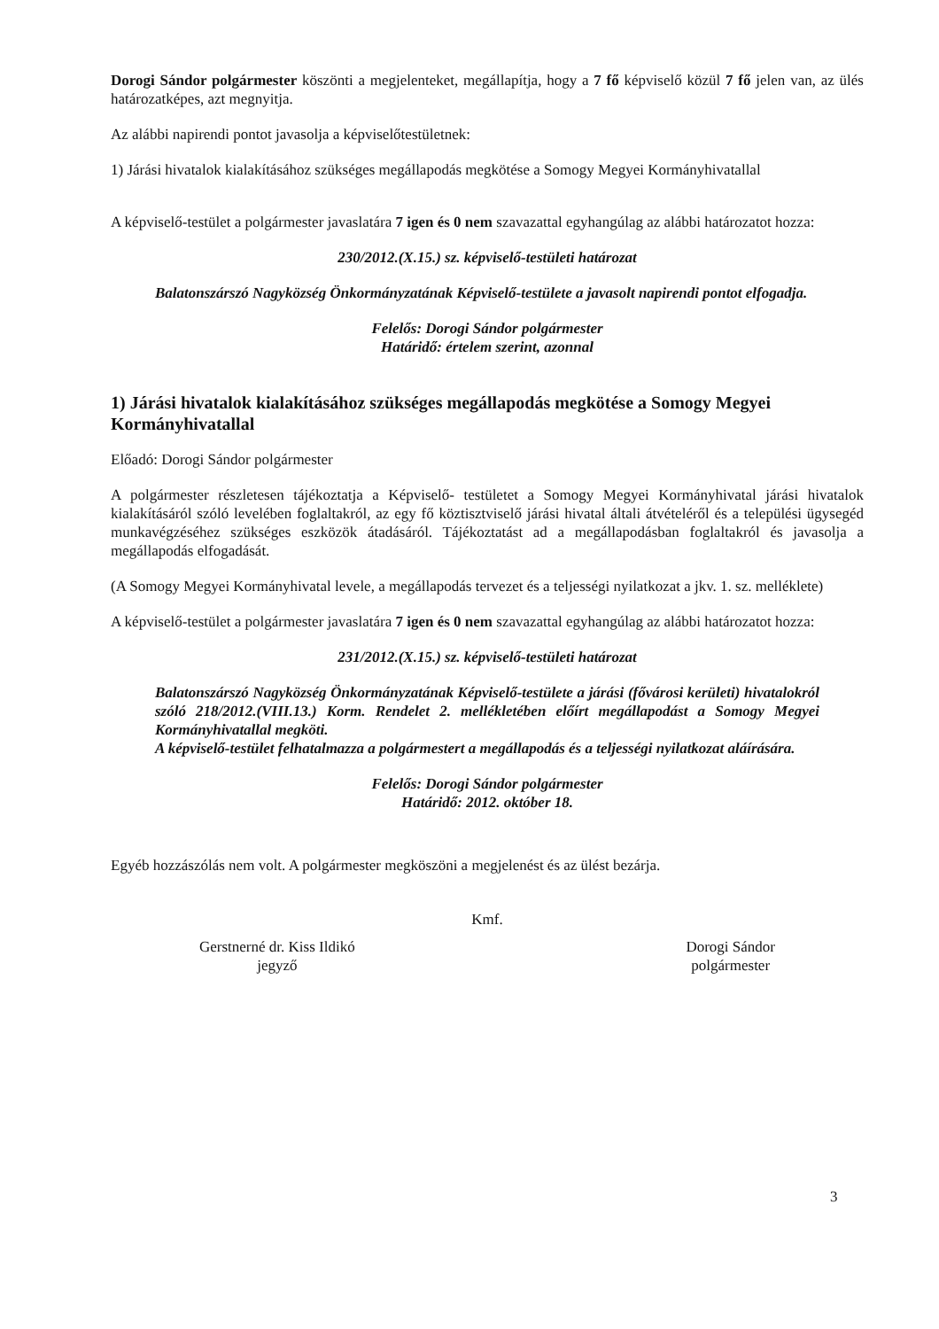Dorogi Sándor polgármester köszönti a megjelenteket, megállapítja, hogy a 7 fő képviselő közül 7 fő jelen van, az ülés határozatképes, azt megnyitja.
Az alábbi napirendi pontot javasolja a képviselőtestületnek:
1) Járási hivatalok kialakításához szükséges megállapodás megkötése a Somogy Megyei Kormányhivatallal
A képviselő-testület a polgármester javaslatára 7 igen és 0 nem szavazattal egyhangúlag az alábbi határozatot hozza:
230/2012.(X.15.) sz. képviselő-testületi határozat
Balatonszárszó Nagyközség Önkormányzatának Képviselő-testülete a javasolt napirendi pontot elfogadja.
Felelős: Dorogi Sándor polgármester
Határidő: értelem szerint, azonnal
1) Járási hivatalok kialakításához szükséges megállapodás megkötése a Somogy Megyei Kormányhivatallal
Előadó: Dorogi Sándor polgármester
A polgármester részletesen tájékoztatja a Képviselő- testületet a Somogy Megyei Kormányhivatal járási hivatalok kialakításáról szóló levelében foglaltakról, az egy fő köztisztviselő járási hivatal általi átvételéről és a települési ügysegéd munkavégzéséhez szükséges eszközök átadásáról. Tájékoztatást ad a megállapodásban foglaltakról és javasolja a megállapodás elfogadását.
(A Somogy Megyei Kormányhivatal levele, a megállapodás tervezet és a teljességi nyilatkozat a jkv. 1. sz. melléklete)
A képviselő-testület a polgármester javaslatára 7 igen és 0 nem szavazattal egyhangúlag az alábbi határozatot hozza:
231/2012.(X.15.) sz. képviselő-testületi határozat
Balatonszárszó Nagyközség Önkormányzatának Képviselő-testülete a járási (fővárosi kerületi) hivatalokról szóló 218/2012.(VIII.13.) Korm. Rendelet 2. mellékletében előírt megállapodást a Somogy Megyei Kormányhivatallal megköti.
A képviselő-testület felhatalmazza a polgármestert a megállapodás és a teljességi nyilatkozat aláírására.
Felelős: Dorogi Sándor polgármester
Határidő: 2012. október 18.
Egyéb hozzászólás nem volt. A polgármester megköszöni a megjelenést és az ülést bezárja.
Kmf.
Gerstnerné dr. Kiss Ildikó
jegyző
Dorogi Sándor
polgármester
3